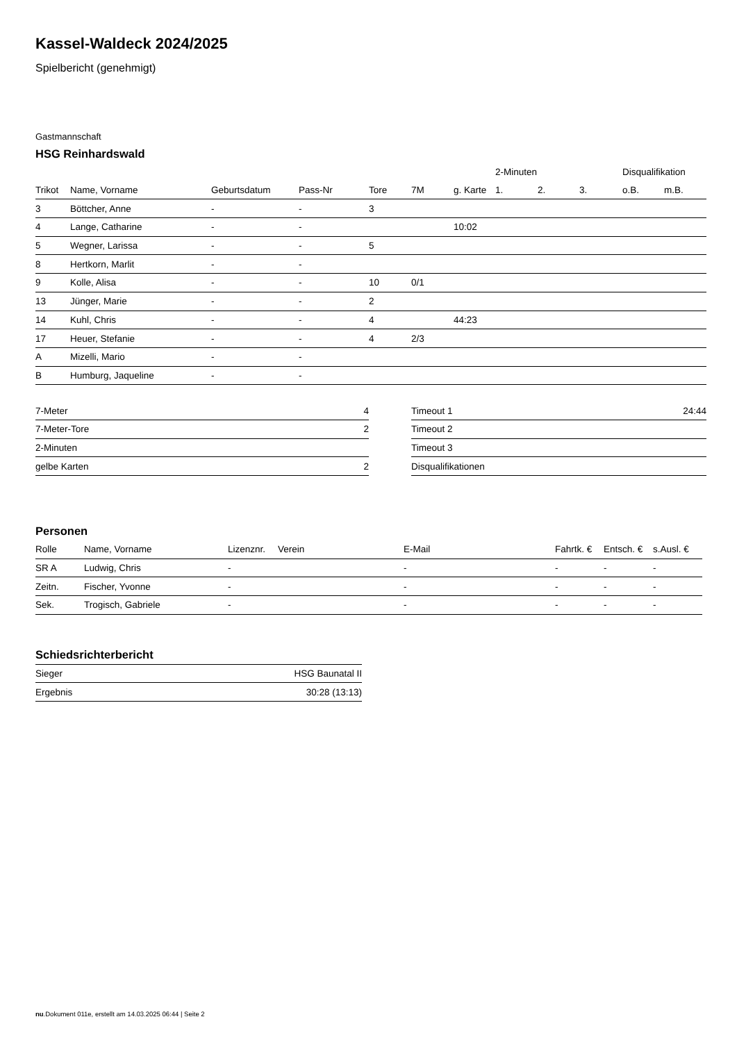Kassel-Waldeck 2024/2025
Spielbericht (genehmigt)
Gastmannschaft
HSG Reinhardswald
| | | | | | | | 2-Minuten | | | Disqualifikation | |
| --- | --- | --- | --- | --- | --- | --- | --- | --- | --- | --- | --- |
| Trikot | Name, Vorname | Geburtsdatum | Pass-Nr | Tore | 7M | g. Karte | 1. | 2. | 3. | o.B. | m.B. |
| 3 | Böttcher, Anne | - | - | 3 | | | | | | | |
| 4 | Lange, Catharine | - | - | | | 10:02 | | | | | |
| 5 | Wegner, Larissa | - | - | 5 | | | | | | | |
| 8 | Hertkorn, Marlit | - | - | | | | | | | | |
| 9 | Kolle, Alisa | - | - | 10 | 0/1 | | | | | | |
| 13 | Jünger, Marie | - | - | 2 | | | | | | | |
| 14 | Kuhl, Chris | - | - | 4 | | 44:23 | | | | | |
| 17 | Heuer, Stefanie | - | - | 4 | 2/3 | | | | | | |
| A | Mizelli, Mario | - | - | | | | | | | | |
| B | Humburg, Jaqueline | - | - | | | | | | | | |
| 7-Meter | 4 |
| 7-Meter-Tore | 2 |
| 2-Minuten | |
| gelbe Karten | 2 |
| Timeout 1 | 24:44 |
| Timeout 2 | |
| Timeout 3 | |
| Disqualifikationen | |
Personen
| Rolle | Name, Vorname | Lizenznr. | Verein | E-Mail | Fahrtk. € | Entsch. € | s.Ausl. € |
| --- | --- | --- | --- | --- | --- | --- | --- |
| SR A | Ludwig, Chris | - | | - | - | - | - |
| Zeitn. | Fischer, Yvonne | - | | - | - | - | - |
| Sek. | Trogisch, Gabriele | - | | - | - | - | - |
Schiedsrichterbericht
| Sieger | HSG Baunatal II |
| Ergebnis | 30:28 (13:13) |
nu.Dokument 011e, erstellt am 14.03.2025 06:44 | Seite 2